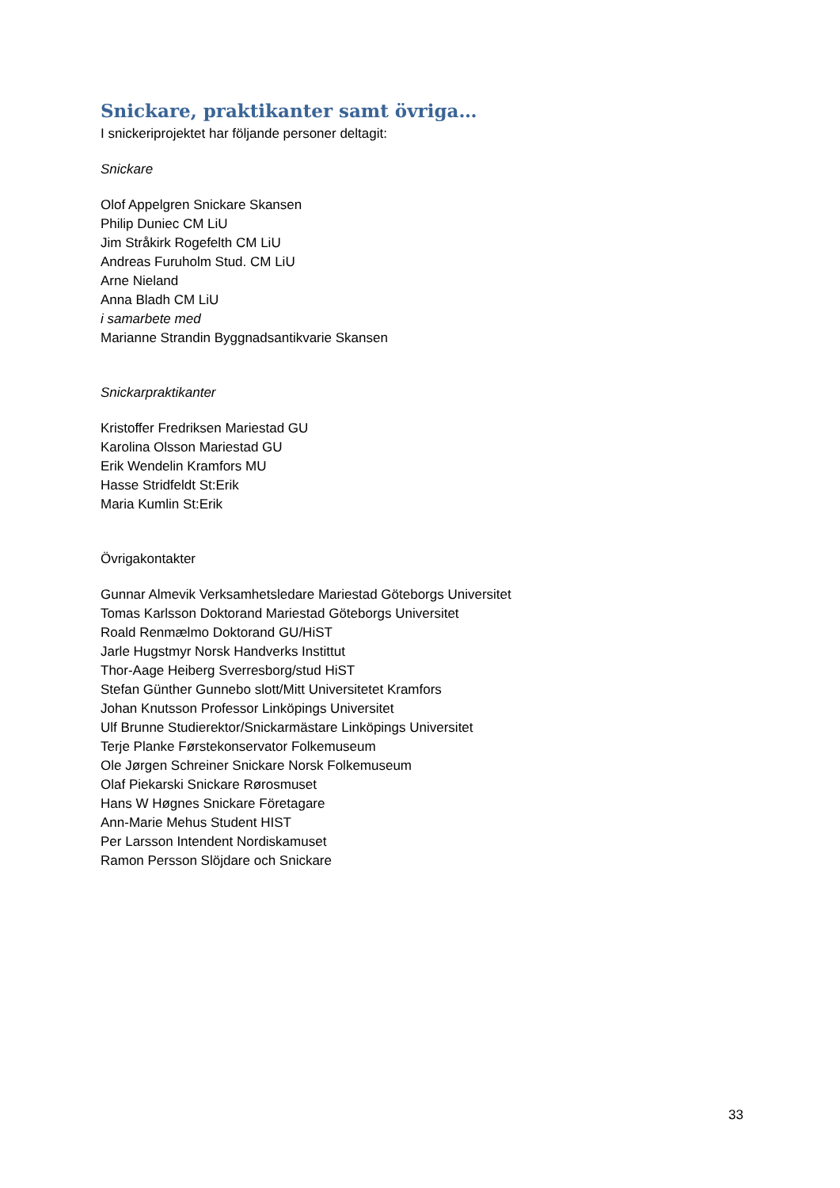Snickare, praktikanter samt övriga…
I snickeriprojektet har följande personer deltagit:
Snickare
Olof Appelgren Snickare Skansen
Philip Duniec CM LiU
Jim Stråkirk Rogefelth CM LiU
Andreas Furuholm Stud. CM LiU
Arne Nieland
Anna Bladh CM LiU
i samarbete med
Marianne Strandin Byggnadsantikvarie Skansen
Snickarpraktikanter
Kristoffer Fredriksen Mariestad GU
Karolina Olsson Mariestad GU
Erik Wendelin Kramfors MU
Hasse Stridfeldt St:Erik
Maria Kumlin St:Erik
Övrigakontakter
Gunnar Almevik Verksamhetsledare Mariestad Göteborgs Universitet
Tomas Karlsson Doktorand Mariestad Göteborgs Universitet
Roald Renmælmo Doktorand GU/HiST
Jarle Hugstmyr Norsk Handverks Instittut
Thor-Aage Heiberg Sverresborg/stud HiST
Stefan Günther Gunnebo slott/Mitt Universitetet Kramfors
Johan Knutsson Professor Linköpings Universitet
Ulf Brunne Studierektor/Snickarmästare Linköpings Universitet
Terje Planke Førstekonservator Folkemuseum
Ole Jørgen Schreiner Snickare Norsk Folkemuseum
Olaf Piekarski Snickare Rørosmuset
Hans W Høgnes Snickare Företagare
Ann-Marie Mehus Student HIST
Per Larsson Intendent Nordiskamuset
Ramon Persson Slöjdare och Snickare
33